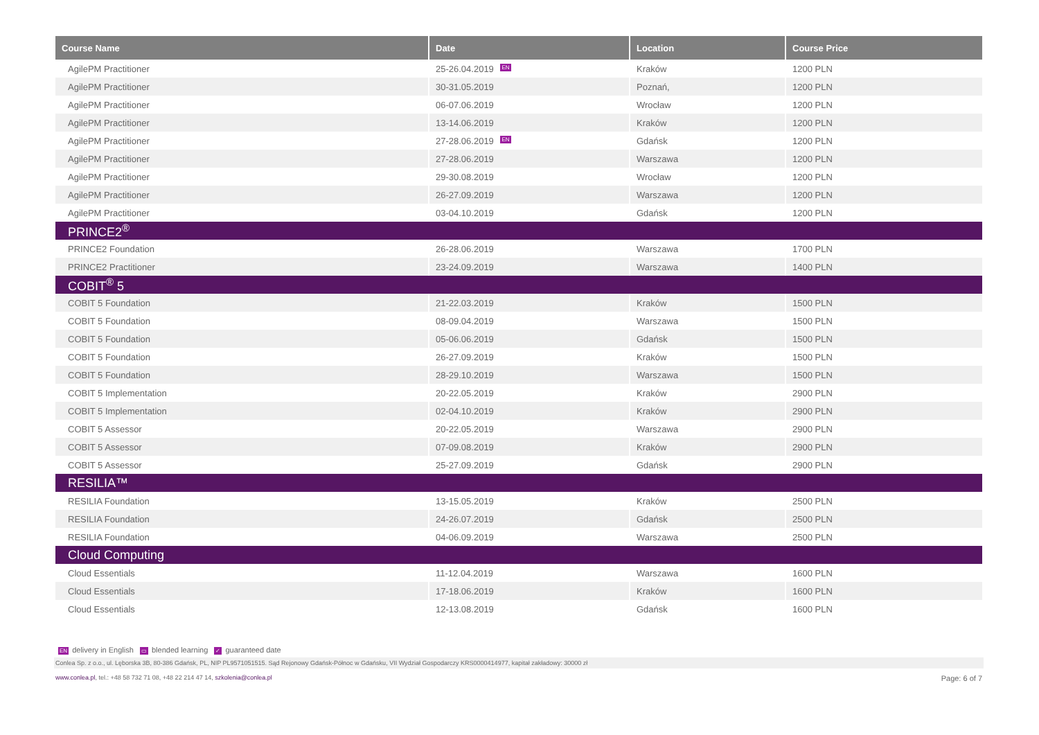| Course Name | Date | Location | Course Price |
| --- | --- | --- | --- |
| AgilePM Practitioner | 25-26.04.2019 EN | Kraków | 1200 PLN |
| AgilePM Practitioner | 30-31.05.2019 | Poznań, | 1200 PLN |
| AgilePM Practitioner | 06-07.06.2019 | Wrocław | 1200 PLN |
| AgilePM Practitioner | 13-14.06.2019 | Kraków | 1200 PLN |
| AgilePM Practitioner | 27-28.06.2019 EN | Gdańsk | 1200 PLN |
| AgilePM Practitioner | 27-28.06.2019 | Warszawa | 1200 PLN |
| AgilePM Practitioner | 29-30.08.2019 | Wrocław | 1200 PLN |
| AgilePM Practitioner | 26-27.09.2019 | Warszawa | 1200 PLN |
| AgilePM Practitioner | 03-04.10.2019 | Gdańsk | 1200 PLN |
| PRINCE2<sup>®</sup> | | | |
| PRINCE2 Foundation | 26-28.06.2019 | Warszawa | 1700 PLN |
| PRINCE2 Practitioner | 23-24.09.2019 | Warszawa | 1400 PLN |
| COBIT<sup>®</sup> 5 | | | |
| COBIT 5 Foundation | 21-22.03.2019 | Kraków | 1500 PLN |
| COBIT 5 Foundation | 08-09.04.2019 | Warszawa | 1500 PLN |
| COBIT 5 Foundation | 05-06.06.2019 | Gdańsk | 1500 PLN |
| COBIT 5 Foundation | 26-27.09.2019 | Kraków | 1500 PLN |
| COBIT 5 Foundation | 28-29.10.2019 | Warszawa | 1500 PLN |
| COBIT 5 Implementation | 20-22.05.2019 | Kraków | 2900 PLN |
| COBIT 5 Implementation | 02-04.10.2019 | Kraków | 2900 PLN |
| COBIT 5 Assessor | 20-22.05.2019 | Warszawa | 2900 PLN |
| COBIT 5 Assessor | 07-09.08.2019 | Kraków | 2900 PLN |
| COBIT 5 Assessor | 25-27.09.2019 | Gdańsk | 2900 PLN |
| RESILIA™ | | | |
| RESILIA Foundation | 13-15.05.2019 | Kraków | 2500 PLN |
| RESILIA Foundation | 24-26.07.2019 | Gdańsk | 2500 PLN |
| RESILIA Foundation | 04-06.09.2019 | Warszawa | 2500 PLN |
| Cloud Computing | | | |
| Cloud Essentials | 11-12.04.2019 | Warszawa | 1600 PLN |
| Cloud Essentials | 17-18.06.2019 | Kraków | 1600 PLN |
| Cloud Essentials | 12-13.08.2019 | Gdańsk | 1600 PLN |
EN delivery in English ▭ blended learning ✓ guaranteed date
Conlea Sp. z o.o., ul. Lęborska 3B, 80-386 Gdańsk, PL, NIP PL9571051515. Sąd Rejonowy Gdańsk-Północ w Gdańsku, VII Wydział Gospodarczy KRS0000414977, kapitał zakładowy: 30000 zł
www.conlea.pl, tel.: +48 58 732 71 08, +48 22 214 47 14, szkolenia@conlea.pl Page: 6 of 7